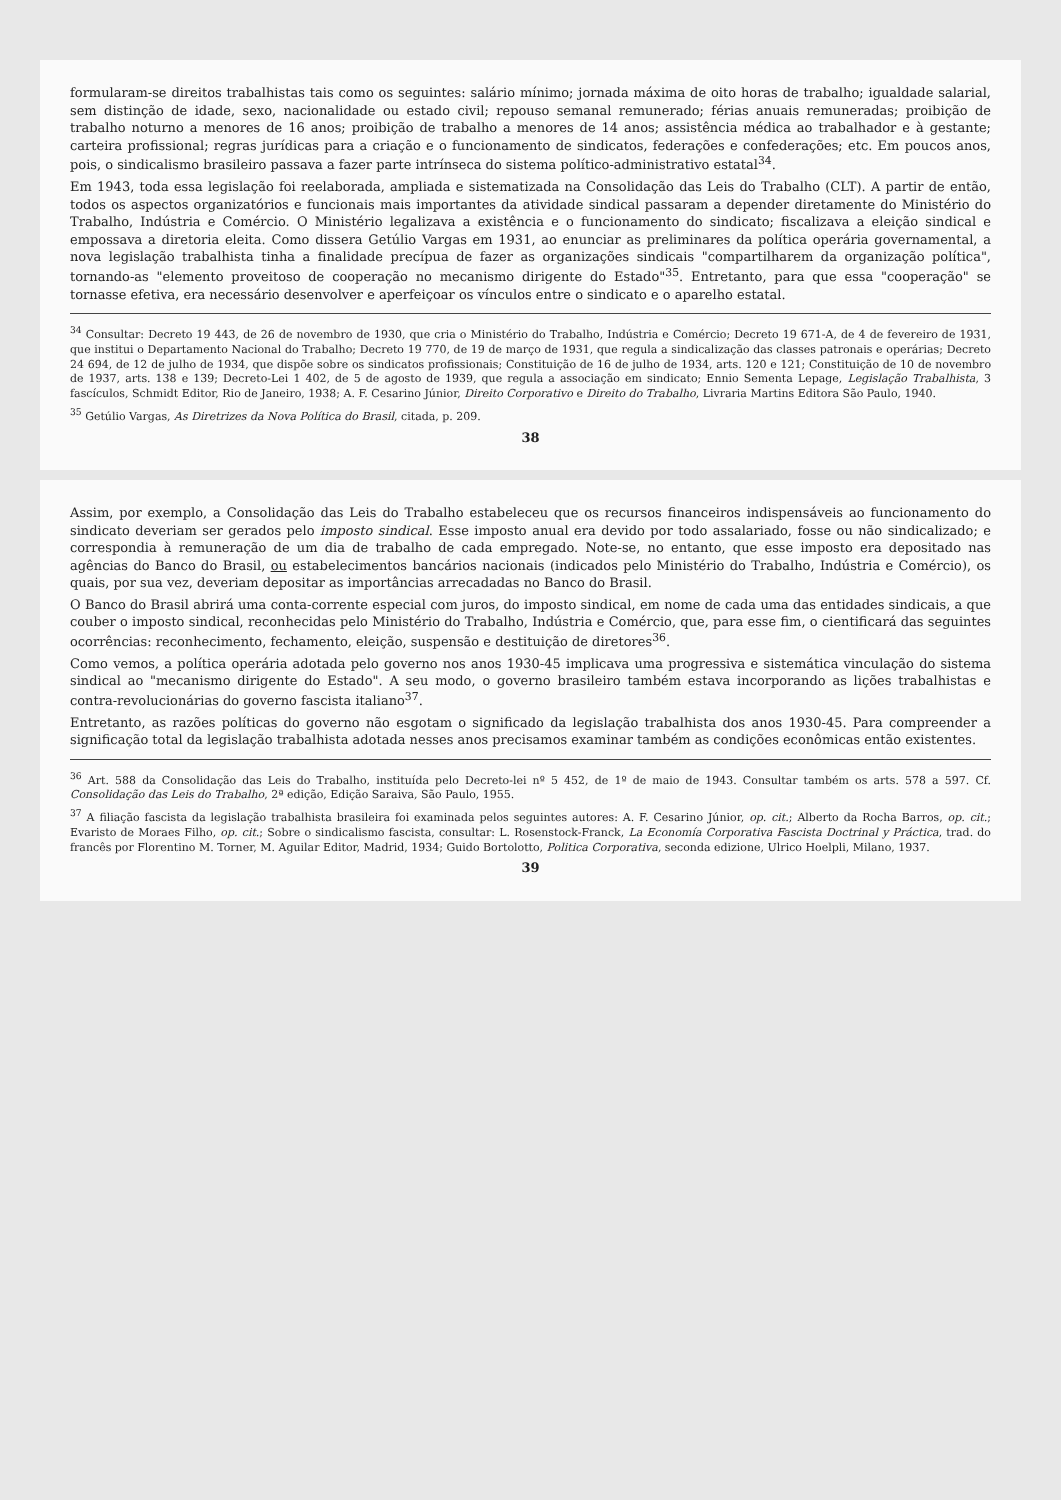formularam-se direitos trabalhistas tais como os seguintes: salário mínimo; jornada máxima de oito horas de trabalho; igualdade salarial, sem distinção de idade, sexo, nacionalidade ou estado civil; repouso semanal remunerado; férias anuais remuneradas; proibição de trabalho noturno a menores de 16 anos; proibição de trabalho a menores de 14 anos; assistência médica ao trabalhador e à gestante; carteira profissional; regras jurídicas para a criação e o funcionamento de sindicatos, federações e confederações; etc. Em poucos anos, pois, o sindicalismo brasileiro passava a fazer parte intrínseca do sistema político-administrativo estatal<sup>34</sup>.
Em 1943, toda essa legislação foi reelaborada, ampliada e sistematizada na Consolidação das Leis do Trabalho (CLT). A partir de então, todos os aspectos organizatórios e funcionais mais importantes da atividade sindical passaram a depender diretamente do Ministério do Trabalho, Indústria e Comércio. O Ministério legalizava a existência e o funcionamento do sindicato; fiscalizava a eleição sindical e empossava a diretoria eleita. Como dissera Getúlio Vargas em 1931, ao enunciar as preliminares da política operária governamental, a nova legislação trabalhista tinha a finalidade precípua de fazer as organizações sindicais "compartilharem da organização política", tornando-as "elemento proveitoso de cooperação no mecanismo dirigente do Estado"<sup>35</sup>. Entretanto, para que essa "cooperação" se tornasse efetiva, era necessário desenvolver e aperfeiçoar os vínculos entre o sindicato e o aparelho estatal.
<sup>34</sup> Consultar: Decreto 19 443, de 26 de novembro de 1930, que cria o Ministério do Trabalho, Indústria e Comércio; Decreto 19 671-A, de 4 de fevereiro de 1931, que institui o Departamento Nacional do Trabalho; Decreto 19 770, de 19 de março de 1931, que regula a sindicalização das classes patronais e operárias; Decreto 24 694, de 12 de julho de 1934, que dispõe sobre os sindicatos profissionais; Constituição de 16 de julho de 1934, arts. 120 e 121; Constituição de 10 de novembro de 1937, arts. 138 e 139; Decreto-Lei 1 402, de 5 de agosto de 1939, que regula a associação em sindicato; Ennio Sementa Lepage, Legislação Trabalhista, 3 fascículos, Schmidt Editor, Rio de Janeiro, 1938; A. F. Cesarino Júnior, Direito Corporativo e Direito do Trabalho, Livraria Martins Editora São Paulo, 1940.
<sup>35</sup> Getúlio Vargas, As Diretrizes da Nova Política do Brasil, citada, p. 209.
38
Assim, por exemplo, a Consolidação das Leis do Trabalho estabeleceu que os recursos financeiros indispensáveis ao funcionamento do sindicato deveriam ser gerados pelo imposto sindical. Esse imposto anual era devido por todo assalariado, fosse ou não sindicalizado; e correspondia à remuneração de um dia de trabalho de cada empregado. Note-se, no entanto, que esse imposto era depositado nas agências do Banco do Brasil, ou estabelecimentos bancários nacionais (indicados pelo Ministério do Trabalho, Indústria e Comércio), os quais, por sua vez, deveriam depositar as importâncias arrecadadas no Banco do Brasil.
O Banco do Brasil abrirá uma conta-corrente especial com juros, do imposto sindical, em nome de cada uma das entidades sindicais, a que couber o imposto sindical, reconhecidas pelo Ministério do Trabalho, Indústria e Comércio, que, para esse fim, o cientificará das seguintes ocorrências: reconhecimento, fechamento, eleição, suspensão e destituição de diretores<sup>36</sup>.
Como vemos, a política operária adotada pelo governo nos anos 1930-45 implicava uma progressiva e sistemática vinculação do sistema sindical ao "mecanismo dirigente do Estado". A seu modo, o governo brasileiro também estava incorporando as lições trabalhistas e contra-revolucionárias do governo fascista italiano<sup>37</sup>.
Entretanto, as razões políticas do governo não esgotam o significado da legislação trabalhista dos anos 1930-45. Para compreender a significação total da legislação trabalhista adotada nesses anos precisamos examinar também as condições econômicas então existentes.
<sup>36</sup> Art. 588 da Consolidação das Leis do Trabalho, instituída pelo Decreto-lei nº 5 452, de 1º de maio de 1943. Consultar também os arts. 578 a 597. Cf. Consolidação das Leis do Trabalho, 2ª edição, Edição Saraiva, São Paulo, 1955.
<sup>37</sup> A filiação fascista da legislação trabalhista brasileira foi examinada pelos seguintes autores: A. F. Cesarino Júnior, op. cit.; Alberto da Rocha Barros, op. cit.; Evaristo de Moraes Filho, op. cit.; Sobre o sindicalismo fascista, consultar: L. Rosenstock-Franck, La Economía Corporativa Fascista Doctrinal y Práctica, trad. do francês por Florentino M. Torner, M. Aguilar Editor, Madrid, 1934; Guido Bortolotto, Politica Corporativa, seconda edizione, Ulrico Hoelpli, Milano, 1937.
39